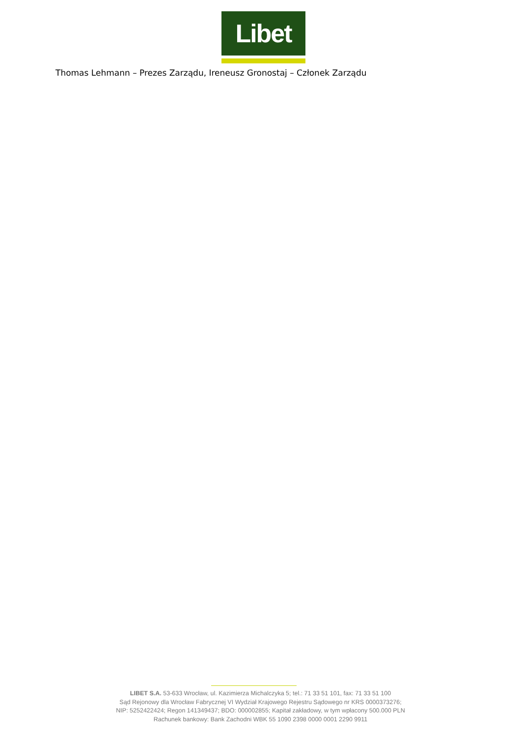Libet
Thomas Lehmann – Prezes Zarządu, Ireneusz Gronostaj – Członek Zarządu
LIBET S.A. 53-633 Wrocław, ul. Kazimierza Michalczyka 5; tel.: 71 33 51 101, fax: 71 33 51 100
Sąd Rejonowy dla Wrocław Fabrycznej VI Wydział Krajowego Rejestru Sądowego nr KRS 0000373276;
NIP: 5252422424; Regon 141349437; BDO: 000002855; Kapitał zakładowy, w tym wpłacony 500.000 PLN
Rachunek bankowy: Bank Zachodni WBK 55 1090 2398 0000 0001 2290 9911